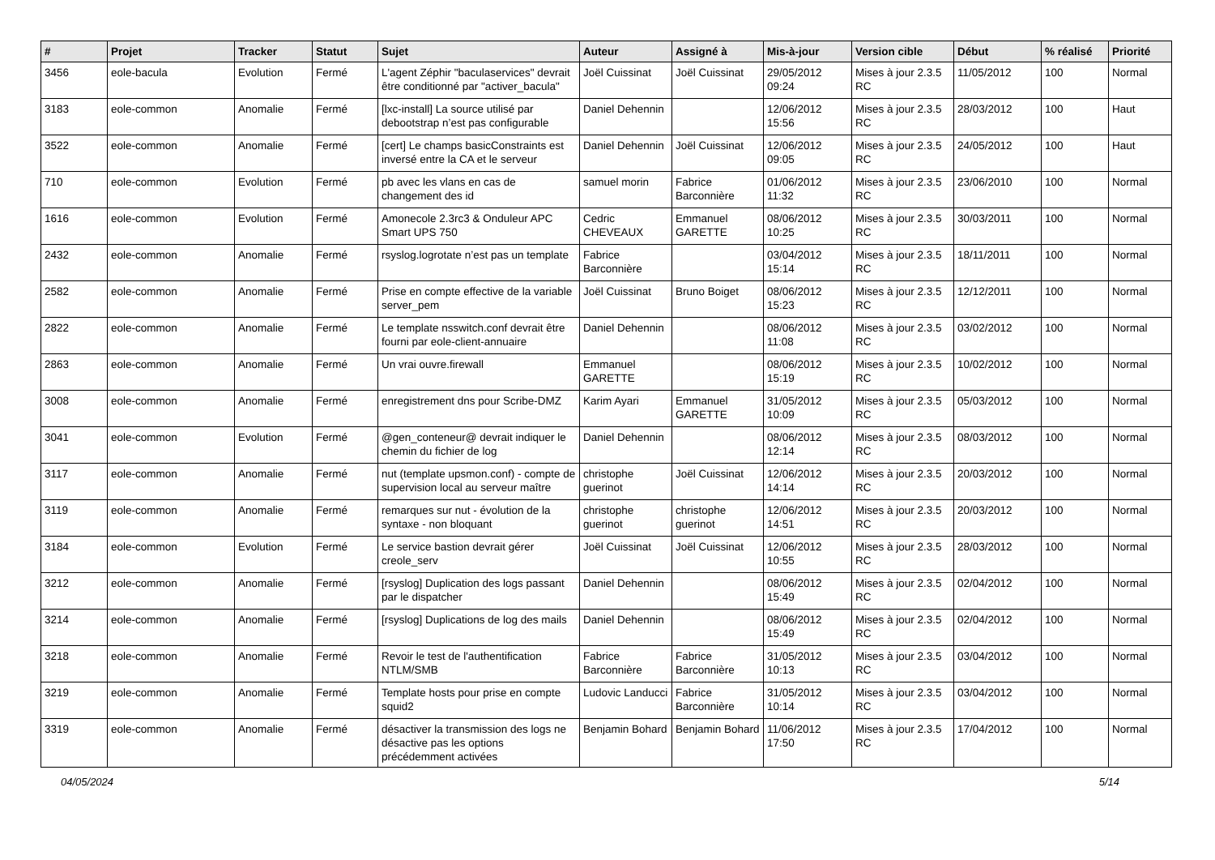| # | Projet | Tracker | Statut | Sujet | Auteur | Assigné à | Mis-à-jour | Version cible | Début | % réalisé | Priorité |
| --- | --- | --- | --- | --- | --- | --- | --- | --- | --- | --- | --- |
| 3456 | eole-bacula | Evolution | Fermé | L'agent Zéphir "baculaservices" devrait être conditionné par "activer_bacula" | Joël Cuissinat | Joël Cuissinat | 29/05/2012 09:24 | Mises à jour 2.3.5 RC | 11/05/2012 | 100 | Normal |
| 3183 | eole-common | Anomalie | Fermé | [lxc-install] La source utilisé par debootstrap n’est pas configurable | Daniel Dehennin | | 12/06/2012 15:56 | Mises à jour 2.3.5 RC | 28/03/2012 | 100 | Haut |
| 3522 | eole-common | Anomalie | Fermé | [cert] Le champs basicConstraints est inversé entre la CA et le serveur | Daniel Dehennin | Joël Cuissinat | 12/06/2012 09:05 | Mises à jour 2.3.5 RC | 24/05/2012 | 100 | Haut |
| 710 | eole-common | Evolution | Fermé | pb avec les vlans en cas de changement des id | samuel morin | Fabrice Barconnière | 01/06/2012 11:32 | Mises à jour 2.3.5 RC | 23/06/2010 | 100 | Normal |
| 1616 | eole-common | Evolution | Fermé | Amonecole 2.3rc3 & Onduleur APC Smart UPS 750 | Cedric CHEVEAUX | Emmanuel GARETTE | 08/06/2012 10:25 | Mises à jour 2.3.5 RC | 30/03/2011 | 100 | Normal |
| 2432 | eole-common | Anomalie | Fermé | rsyslog.logrotate n’est pas un template | Fabrice Barconnière | | 03/04/2012 15:14 | Mises à jour 2.3.5 RC | 18/11/2011 | 100 | Normal |
| 2582 | eole-common | Anomalie | Fermé | Prise en compte effective de la variable server_pem | Joël Cuissinat | Bruno Boiget | 08/06/2012 15:23 | Mises à jour 2.3.5 RC | 12/12/2011 | 100 | Normal |
| 2822 | eole-common | Anomalie | Fermé | Le template nsswitch.conf devrait être fourni par eole-client-annuaire | Daniel Dehennin | | 08/06/2012 11:08 | Mises à jour 2.3.5 RC | 03/02/2012 | 100 | Normal |
| 2863 | eole-common | Anomalie | Fermé | Un vrai ouvre.firewall | Emmanuel GARETTE | | 08/06/2012 15:19 | Mises à jour 2.3.5 RC | 10/02/2012 | 100 | Normal |
| 3008 | eole-common | Anomalie | Fermé | enregistrement dns pour Scribe-DMZ | Karim Ayari | Emmanuel GARETTE | 31/05/2012 10:09 | Mises à jour 2.3.5 RC | 05/03/2012 | 100 | Normal |
| 3041 | eole-common | Evolution | Fermé | @gen_conteneur@ devrait indiquer le chemin du fichier de log | Daniel Dehennin | | 08/06/2012 12:14 | Mises à jour 2.3.5 RC | 08/03/2012 | 100 | Normal |
| 3117 | eole-common | Anomalie | Fermé | nut (template upsmon.conf) - compte de supervision local au serveur maître | christophe guerinot | Joël Cuissinat | 12/06/2012 14:14 | Mises à jour 2.3.5 RC | 20/03/2012 | 100 | Normal |
| 3119 | eole-common | Anomalie | Fermé | remarques sur nut - évolution de la syntaxe - non bloquant | christophe guerinot | christophe guerinot | 12/06/2012 14:51 | Mises à jour 2.3.5 RC | 20/03/2012 | 100 | Normal |
| 3184 | eole-common | Evolution | Fermé | Le service bastion devrait gérer creole_serv | Joël Cuissinat | Joël Cuissinat | 12/06/2012 10:55 | Mises à jour 2.3.5 RC | 28/03/2012 | 100 | Normal |
| 3212 | eole-common | Anomalie | Fermé | [rsyslog] Duplication des logs passant par le dispatcher | Daniel Dehennin | | 08/06/2012 15:49 | Mises à jour 2.3.5 RC | 02/04/2012 | 100 | Normal |
| 3214 | eole-common | Anomalie | Fermé | [rsyslog] Duplications de log des mails | Daniel Dehennin | | 08/06/2012 15:49 | Mises à jour 2.3.5 RC | 02/04/2012 | 100 | Normal |
| 3218 | eole-common | Anomalie | Fermé | Revoir le test de l'authentification NTLM/SMB | Fabrice Barconnière | Fabrice Barconnière | 31/05/2012 10:13 | Mises à jour 2.3.5 RC | 03/04/2012 | 100 | Normal |
| 3219 | eole-common | Anomalie | Fermé | Template hosts pour prise en compte squid2 | Ludovic Landucci | Fabrice Barconnière | 31/05/2012 10:14 | Mises à jour 2.3.5 RC | 03/04/2012 | 100 | Normal |
| 3319 | eole-common | Anomalie | Fermé | désactiver la transmission des logs ne désactive pas les options précédemment activées | Benjamin Bohard | Benjamin Bohard | 11/06/2012 17:50 | Mises à jour 2.3.5 RC | 17/04/2012 | 100 | Normal |
04/05/2024 5/14